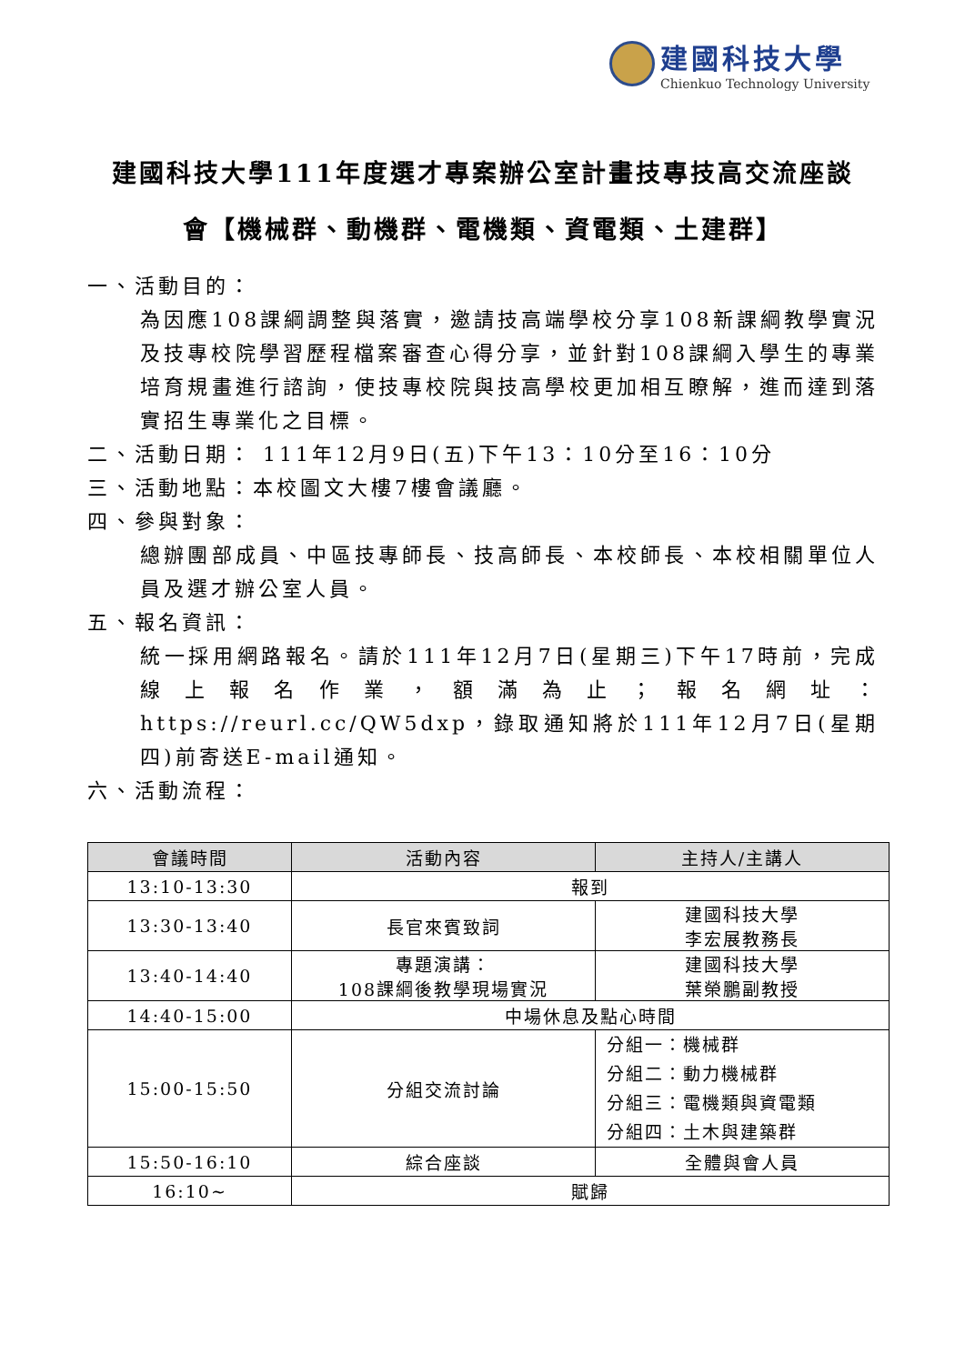建國科技大學
Chienkuo Technology University
建國科技大學111年度選才專案辦公室計畫技專技高交流座談
會【機械群、動機群、電機類、資電類、土建群】
一、活動目的：
為因應108課綱調整與落實，邀請技高端學校分享108新課綱教學實況及技專校院學習歷程檔案審查心得分享，並針對108課綱入學生的專業培育規畫進行諮詢，使技專校院與技高學校更加相互瞭解，進而達到落實招生專業化之目標。
二、活動日期： 111年12月9日(五)下午13：10分至16：10分
三、活動地點：本校圖文大樓7樓會議廳。
四、參與對象：
總辦團部成員、中區技專師長、技高師長、本校師長、本校相關單位人員及選才辦公室人員。
五、報名資訊：
統一採用網路報名。請於111年12月7日(星期三)下午17時前，完成線上報名作業，額滿為止；報名網址：https://reurl.cc/QW5dxp，錄取通知將於111年12月7日(星期四)前寄送E-mail通知。
六、活動流程：
| 會議時間 | 活動內容 | 主持人/主講人 |
| --- | --- | --- |
| 13:10-13:30 | 報到 | |
| 13:30-13:40 | 長官來賓致詞 | 建國科技大學 李宏展教務長 |
| 13:40-14:40 | 專題演講： 108課綱後教學現場實況 | 建國科技大學 葉榮鵬副教授 |
| 14:40-15:00 | 中場休息及點心時間 | |
| 15:00-15:50 | 分組交流討論 | 分組一：機械群 分組二：動力機械群 分組三：電機類與資電類 分組四：土木與建築群 |
| 15:50-16:10 | 綜合座談 | 全體與會人員 |
| 16:10~ | 賦歸 | |